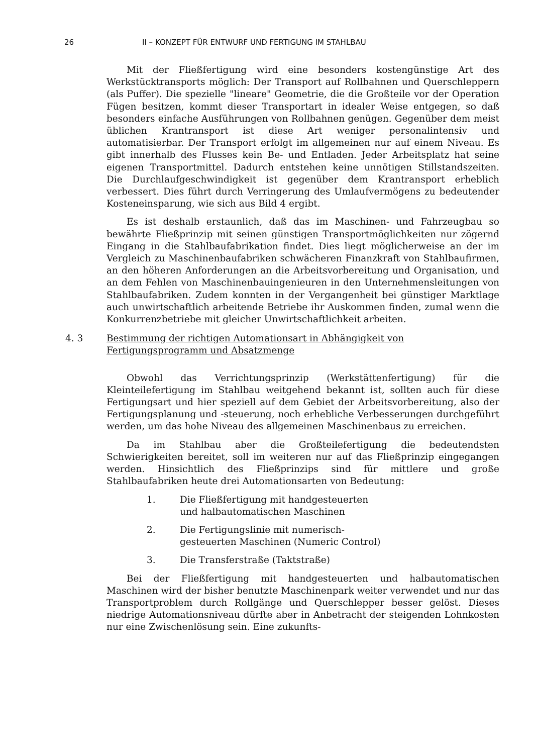26 II – KONZEPT FÜR ENTWURF UND FERTIGUNG IM STAHLBAU
Mit der Fließfertigung wird eine besonders kostengünstige Art des Werkstücktransports möglich: Der Transport auf Rollbahnen und Querschleppern (als Puffer). Die spezielle "lineare" Geometrie, die die Großteile vor der Operation Fügen besitzen, kommt dieser Transportart in idealer Weise entgegen, so daß besonders einfache Ausführungen von Rollbahnen genügen. Gegenüber dem meist üblichen Krantransport ist diese Art weniger personalintensiv und automatisierbar. Der Transport erfolgt im allgemeinen nur auf einem Niveau. Es gibt innerhalb des Flusses kein Be- und Entladen. Jeder Arbeitsplatz hat seine eigenen Transportmittel. Dadurch entstehen keine unnötigen Stillstandszeiten. Die Durchlaufgeschwindigkeit ist gegenüber dem Krantransport erheblich verbessert. Dies führt durch Verringerung des Umlaufvermögens zu bedeutender Kosteneinsparung, wie sich aus Bild 4 ergibt.
Es ist deshalb erstaunlich, daß das im Maschinen- und Fahrzeugbau so bewährte Fließprinzip mit seinen günstigen Transportmöglichkeiten nur zögernd Eingang in die Stahlbaufabrikation findet. Dies liegt möglicherweise an der im Vergleich zu Maschinenbaufabriken schwächeren Finanzkraft von Stahlbaufirmen, an den höheren Anforderungen an die Arbeitsvorbereitung und Organisation, und an dem Fehlen von Maschinenbauingenieuren in den Unternehmensleitungen von Stahlbaufabriken. Zudem konnten in der Vergangenheit bei günstiger Marktlage auch unwirtschaftlich arbeitende Betriebe ihr Auskommen finden, zumal wenn die Konkurrenzbetriebe mit gleicher Unwirtschaftlichkeit arbeiten.
4. 3 Bestimmung der richtigen Automationsart in Abhängigkeit von
Fertigungsprogramm und Absatzmenge
Obwohl das Verrichtungsprinzip (Werkstättenfertigung) für die Kleinteilefertigung im Stahlbau weitgehend bekannt ist, sollten auch für diese Fertigungsart und hier speziell auf dem Gebiet der Arbeitsvorbereitung, also der Fertigungsplanung und -steuerung, noch erhebliche Verbesserungen durchgeführt werden, um das hohe Niveau des allgemeinen Maschinenbaus zu erreichen.
Da im Stahlbau aber die Großteilefertigung die bedeutendsten Schwierigkeiten bereitet, soll im weiteren nur auf das Fließprinzip eingegangen werden. Hinsichtlich des Fließprinzips sind für mittlere und große Stahlbaufabriken heute drei Automationsarten von Bedeutung:
1. Die Fließfertigung mit handgesteuerten
und halbautomatischen Maschinen
2. Die Fertigungslinie mit numerisch-
gesteuerten Maschinen (Numeric Control)
3. Die Transferstraße (Taktstraße)
Bei der Fließfertigung mit handgesteuerten und halbautomatischen Maschinen wird der bisher benutzte Maschinenpark weiter verwendet und nur das Transportproblem durch Rollgänge und Querschlepper besser gelöst. Dieses niedrige Automationsniveau dürfte aber in Anbetracht der steigenden Lohnkosten nur eine Zwischenlösung sein. Eine zukunfts-